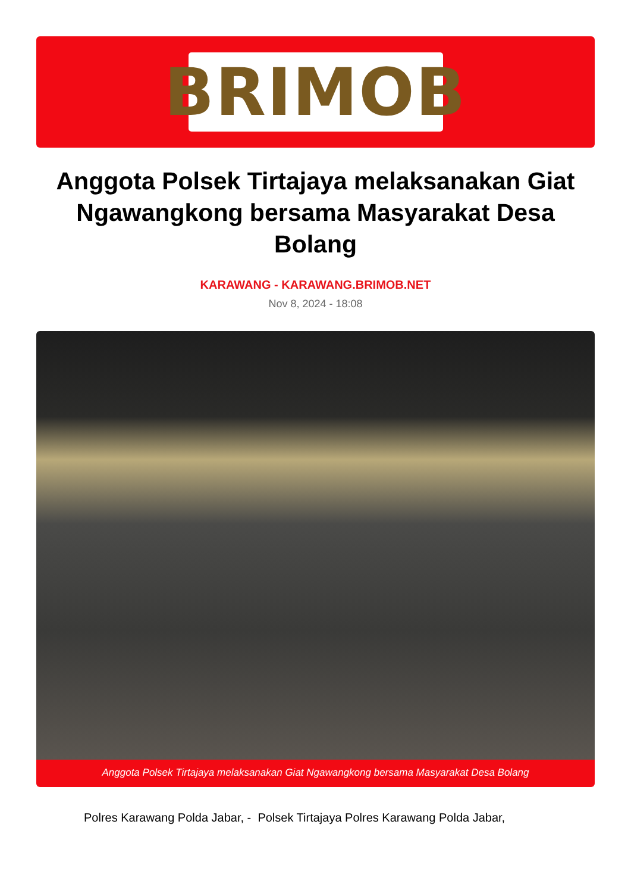BRIMOB
Anggota Polsek Tirtajaya melaksanakan Giat Ngawangkong bersama Masyarakat Desa Bolang
KARAWANG - KARAWANG.BRIMOB.NET
Nov 8, 2024 - 18:08
Anggota Polsek Tirtajaya melaksanakan Giat Ngawangkong bersama Masyarakat Desa Bolang
Polres Karawang Polda Jabar, - Polsek Tirtajaya Polres Karawang Polda Jabar,